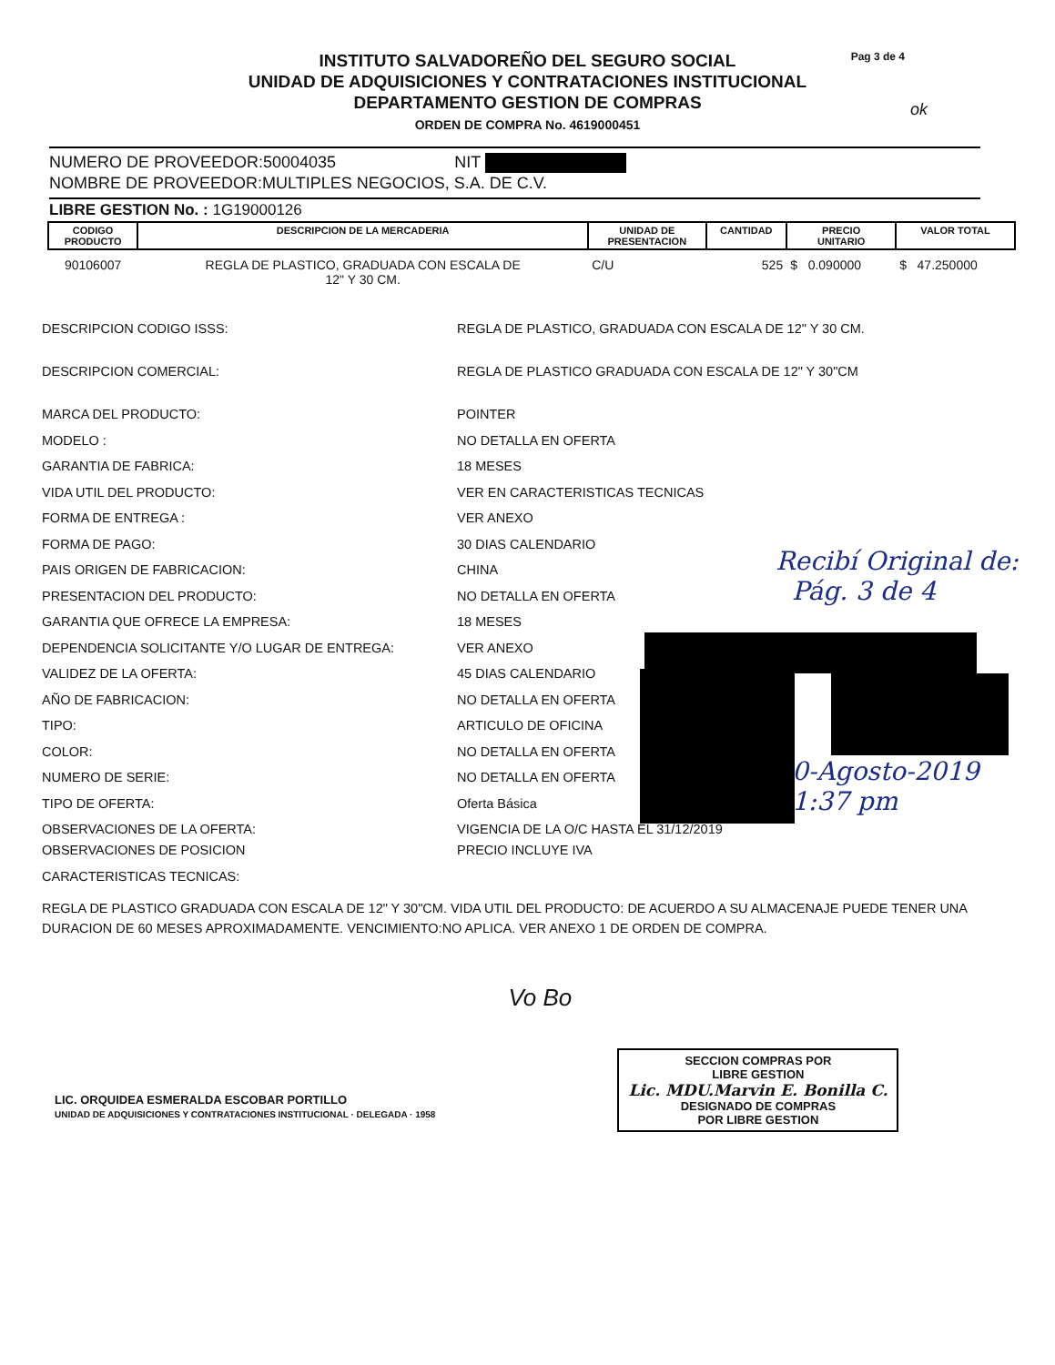Pag 3 de 4
INSTITUTO SALVADOREÑO DEL SEGURO SOCIAL
UNIDAD DE ADQUISICIONES Y CONTRATACIONES INSTITUCIONAL
DEPARTAMENTO GESTION DE COMPRAS
ORDEN DE COMPRA No. 4619000451
NUMERO DE PROVEEDOR:50004035 NIT
NOMBRE DE PROVEEDOR:MULTIPLES NEGOCIOS, S.A. DE C.V.
LIBRE GESTION No. : 1G19000126
| CODIGO PRODUCTO | DESCRIPCION DE LA MERCADERIA | UNIDAD DE PRESENTACION | CANTIDAD | PRECIO UNITARIO | VALOR TOTAL |
| --- | --- | --- | --- | --- | --- |
| 90106007 | REGLA DE PLASTICO, GRADUADA CON ESCALA DE 12" Y 30 CM. | C/U | 525 | $ 0.090000 | $ 47.250000 |
DESCRIPCION CODIGO ISSS: REGLA DE PLASTICO, GRADUADA CON ESCALA DE 12" Y 30 CM.
DESCRIPCION COMERCIAL: REGLA DE PLASTICO GRADUADA CON ESCALA DE 12" Y 30"CM
MARCA DEL PRODUCTO: POINTER
MODELO : NO DETALLA EN OFERTA
GARANTIA DE FABRICA: 18 MESES
VIDA UTIL DEL PRODUCTO: VER EN CARACTERISTICAS TECNICAS
FORMA DE ENTREGA : VER ANEXO
FORMA DE PAGO: 30 DIAS CALENDARIO
PAIS ORIGEN DE FABRICACION: CHINA
PRESENTACION DEL PRODUCTO: NO DETALLA EN OFERTA
GARANTIA QUE OFRECE LA EMPRESA: 18 MESES
DEPENDENCIA SOLICITANTE Y/O LUGAR DE ENTREGA: VER ANEXO
VALIDEZ DE LA OFERTA: 45 DIAS CALENDARIO
AÑO DE FABRICACION: NO DETALLA EN OFERTA
TIPO: ARTICULO DE OFICINA
COLOR: NO DETALLA EN OFERTA
NUMERO DE SERIE: NO DETALLA EN OFERTA
TIPO DE OFERTA: Oferta Básica
OBSERVACIONES DE LA OFERTA: VIGENCIA DE LA O/C HASTA EL 31/12/2019
OBSERVACIONES DE POSICION PRECIO INCLUYE IVA
CARACTERISTICAS TECNICAS:
REGLA DE PLASTICO GRADUADA CON ESCALA DE 12" Y 30"CM. VIDA UTIL DEL PRODUCTO: DE ACUERDO A SU ALMACENAJE PUEDE TENER UNA DURACION DE 60 MESES APROXIMADAMENTE. VENCIMIENTO:NO APLICA. VER ANEXO 1 DE ORDEN DE COMPRA.
LIC. ORQUIDEA ESMERALDA ESCOBAR PORTILLO
UNIDAD DE ADQUISICIONES Y CONTRATACIONES INSTITUCIONAL · DELEGADA · 1958
Vo Bo
SECCION COMPRAS POR
LIBRE GESTION
Lic. MDU.Marvin E. Bonilla C.
DESIGNADO DE COMPRAS
POR LIBRE GESTION
Recibí Original de:
Pág. 3 de 4
30-Agosto-2019
1:37 pm
ok